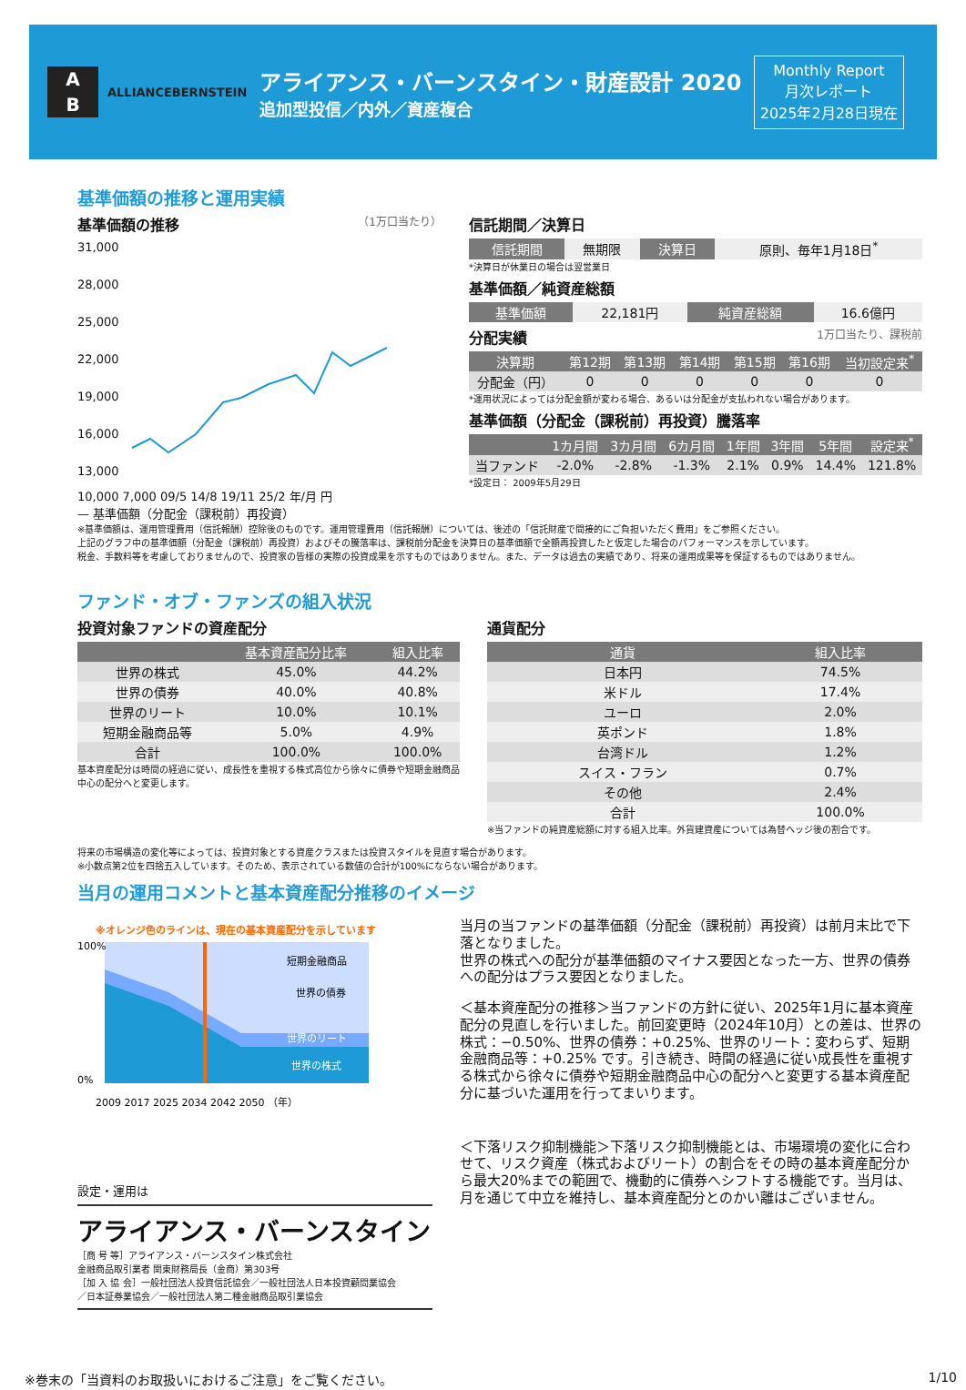A
B
ALLIANCEBERNSTEIN
アライアンス・バーンスタイン・財産設計 2020
追加型投信／内外／資産複合
Monthly Report
月次レポート
2025年2月28日現在
基準価額の推移と運用実績
基準価額の推移 （1万口当たり）
31,000
28,000
25,000
22,000
19,000
16,000
13,000
10,000 7,000 09/5 14/8 19/11 25/2 年/月 円
— 基準価額（分配金（課税前）再投資）
信託期間／決算日
| 信託期間 | 無期限 | 決算日 | 原則、毎年1月18日<sup>*</sup> |
*決算日が休業日の場合は翌営業日
基準価額／純資産総額
| 基準価額 | 22,181円 | 純資産総額 | 16.6億円 |
分配実績 1万口当たり、課税前
| 決算期 | 第12期 | 第13期 | 第14期 | 第15期 | 第16期 | 当初設定来<sup>*</sup> |
| --- | --- | --- | --- | --- | --- | --- |
| 分配金（円） | 0 | 0 | 0 | 0 | 0 | 0 |
*運用状況によっては分配金額が変わる場合、あるいは分配金が支払われない場合があります。
基準価額（分配金（課税前）再投資）騰落率
| | 1カ月間 | 3カ月間 | 6カ月間 | 1年間 | 3年間 | 5年間 | 設定来<sup>*</sup> |
| --- | --- | --- | --- | --- | --- | --- | --- |
| 当ファンド | -2.0% | -2.8% | -1.3% | 2.1% | 0.9% | 14.4% | 121.8% |
*設定日： 2009年5月29日
※基準価額は、運用管理費用（信託報酬）控除後のものです。運用管理費用（信託報酬）については、後述の「信託財産で間接的にご負担いただく費用」をご参照ください。
上記のグラフ中の基準価額（分配金（課税前）再投資）およびその騰落率は、課税前分配金を決算日の基準価額で全額再投資したと仮定した場合のパフォーマンスを示しています。
税金、手数料等を考慮しておりませんので、投資家の皆様の実際の投資成果を示すものではありません。また、データは過去の実績であり、将来の運用成果等を保証するものではありません。
ファンド・オブ・ファンズの組入状況
投資対象ファンドの資産配分
| | 基本資産配分比率 | 組入比率 |
| --- | --- | --- |
| 世界の株式 | 45.0% | 44.2% |
| 世界の債券 | 40.0% | 40.8% |
| 世界のリート | 10.0% | 10.1% |
| 短期金融商品等 | 5.0% | 4.9% |
| 合計 | 100.0% | 100.0% |
基本資産配分は時間の経過に従い、成長性を重視する株式高位から徐々に債券や短期金融商品中心の配分へと変更します。
通貨配分
| 通貨 | 組入比率 |
| --- | --- |
| 日本円 | 74.5% |
| 米ドル | 17.4% |
| ユーロ | 2.0% |
| 英ポンド | 1.8% |
| 台湾ドル | 1.2% |
| スイス・フラン | 0.7% |
| その他 | 2.4% |
| 合計 | 100.0% |
※当ファンドの純資産総額に対する組入比率。外貨建資産については為替ヘッジ後の割合です。
将来の市場構造の変化等によっては、投資対象とする資産クラスまたは投資スタイルを見直す場合があります。
※小数点第2位を四捨五入しています。そのため、表示されている数値の合計が100%にならない場合があります。
当月の運用コメントと基本資産配分推移のイメージ
※オレンジ色のラインは、現在の基本資産配分を示しています
短期金融商品
世界の債券
世界のリート
世界の株式
100%
0%
2009 2017 2025 2034 2042 2050 （年）
設定・運用は
アライアンス・バーンスタイン
［商 号 等］アライアンス・バーンスタイン株式会社
金融商品取引業者 関東財務局長（金商）第303号
［加 入 協 会］一般社団法人投資信託協会／一般社団法人日本投資顧問業協会
／日本証券業協会／一般社団法人第二種金融商品取引業協会
当月の当ファンドの基準価額（分配金（課税前）再投資）は前月末比で下落となりました。
世界の株式への配分が基準価額のマイナス要因となった一方、世界の債券への配分はプラス要因となりました。
＜基本資産配分の推移＞当ファンドの方針に従い、2025年1月に基本資産配分の見直しを行いました。前回変更時（2024年10月）との差は、世界の株式：−0.50%、世界の債券：+0.25%、世界のリート：変わらず、短期金融商品等：+0.25% です。引き続き、時間の経過に従い成長性を重視する株式から徐々に債券や短期金融商品中心の配分へと変更する基本資産配分に基づいた運用を行ってまいります。
＜下落リスク抑制機能＞下落リスク抑制機能とは、市場環境の変化に合わせて、リスク資産（株式およびリート）の割合をその時の基本資産配分から最大20%までの範囲で、機動的に債券へシフトする機能です。当月は、月を通じて中立を維持し、基本資産配分とのかい離はございません。
※巻末の「当資料のお取扱いにおけるご注意」をご覧ください。 1/10